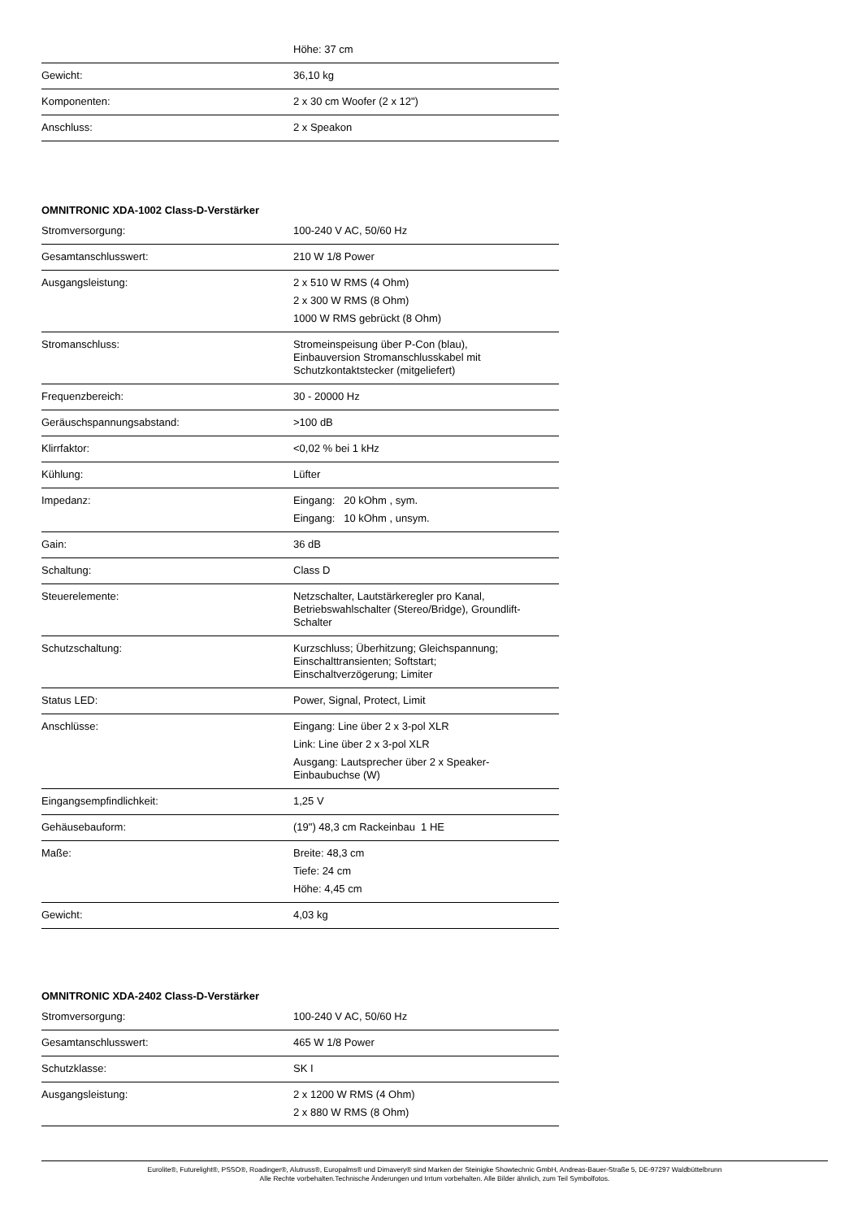| | Höhe: 37 cm |
| Gewicht: | 36,10 kg |
| Komponenten: | 2 x 30 cm Woofer (2 x 12") |
| Anschluss: | 2 x Speakon |
OMNITRONIC XDA-1002 Class-D-Verstärker
| Stromversorgung: | 100-240 V AC, 50/60 Hz |
| Gesamtanschlusswert: | 210 W 1/8 Power |
| Ausgangsleistung: | 2 x 510 W RMS (4 Ohm) 2 x 300 W RMS (8 Ohm) 1000 W RMS gebrückt (8 Ohm) |
| Stromanschluss: | Stromeinspeisung über P-Con (blau), Einbauversion Stromanschlusskabel mit Schutzkontaktstecker (mitgeliefert) |
| Frequenzbereich: | 30 - 20000 Hz |
| Geräuschspannungsabstand: | >100 dB |
| Klirrfaktor: | <0,02 % bei 1 kHz |
| Kühlung: | Lüfter |
| Impedanz: | Eingang: 20 kOhm , sym. Eingang: 10 kOhm , unsym. |
| Gain: | 36 dB |
| Schaltung: | Class D |
| Steuerelemente: | Netzschalter, Lautstärkeregler pro Kanal, Betriebswahlschalter (Stereo/Bridge), Groundlift- Schalter |
| Schutzschaltung: | Kurzschluss; Überhitzung; Gleichspannung; Einschalttransienten; Softstart; Einschaltverzögerung; Limiter |
| Status LED: | Power, Signal, Protect, Limit |
| Anschlüsse: | Eingang: Line über 2 x 3-pol XLR Link: Line über 2 x 3-pol XLR Ausgang: Lautsprecher über 2 x Speaker- Einbaubuchse (W) |
| Eingangsempfindlichkeit: | 1,25 V |
| Gehäusebauform: | (19") 48,3 cm Rackeinbau 1 HE |
| Maße: | Breite: 48,3 cm Tiefe: 24 cm Höhe: 4,45 cm |
| Gewicht: | 4,03 kg |
OMNITRONIC XDA-2402 Class-D-Verstärker
| Stromversorgung: | 100-240 V AC, 50/60 Hz |
| Gesamtanschlusswert: | 465 W 1/8 Power |
| Schutzklasse: | SK I |
| Ausgangsleistung: | 2 x 1200 W RMS (4 Ohm) 2 x 880 W RMS (8 Ohm) |
Eurolite®, Futurelight®, PSSO®, Roadinger®, Alutruss®, Europalms® und Dimavery® sind Marken der Steinigke Showtechnic GmbH, Andreas-Bauer-Straße 5, DE-97297 Waldbüttelbrunn
Alle Rechte vorbehalten.Technische Änderungen und Irrtum vorbehalten. Alle Bilder ähnlich, zum Teil Symbolfotos.